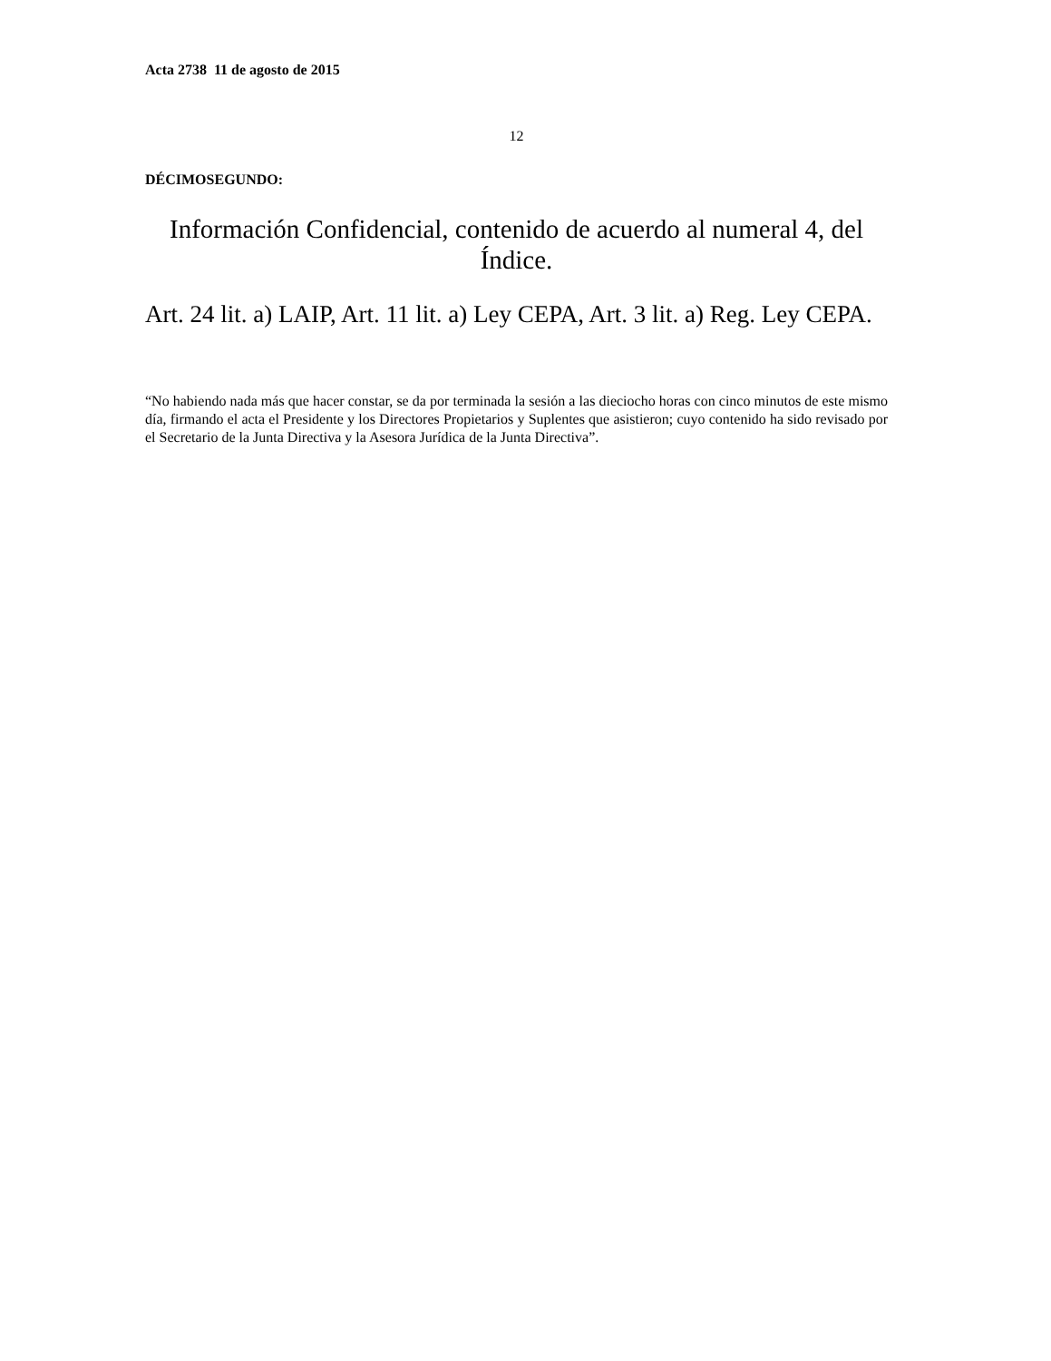Acta 2738 11 de agosto de 2015
12
DÉCIMOSEGUNDO:
Información Confidencial, contenido de acuerdo al numeral 4, del Índice.
Art. 24 lit. a) LAIP, Art. 11 lit. a) Ley CEPA, Art. 3 lit. a) Reg. Ley CEPA.
“No habiendo nada más que hacer constar, se da por terminada la sesión a las dieciocho horas con cinco minutos de este mismo día, firmando el acta el Presidente y los Directores Propietarios y Suplentes que asistieron; cuyo contenido ha sido revisado por el Secretario de la Junta Directiva y la Asesora Jurídica de la Junta Directiva”.